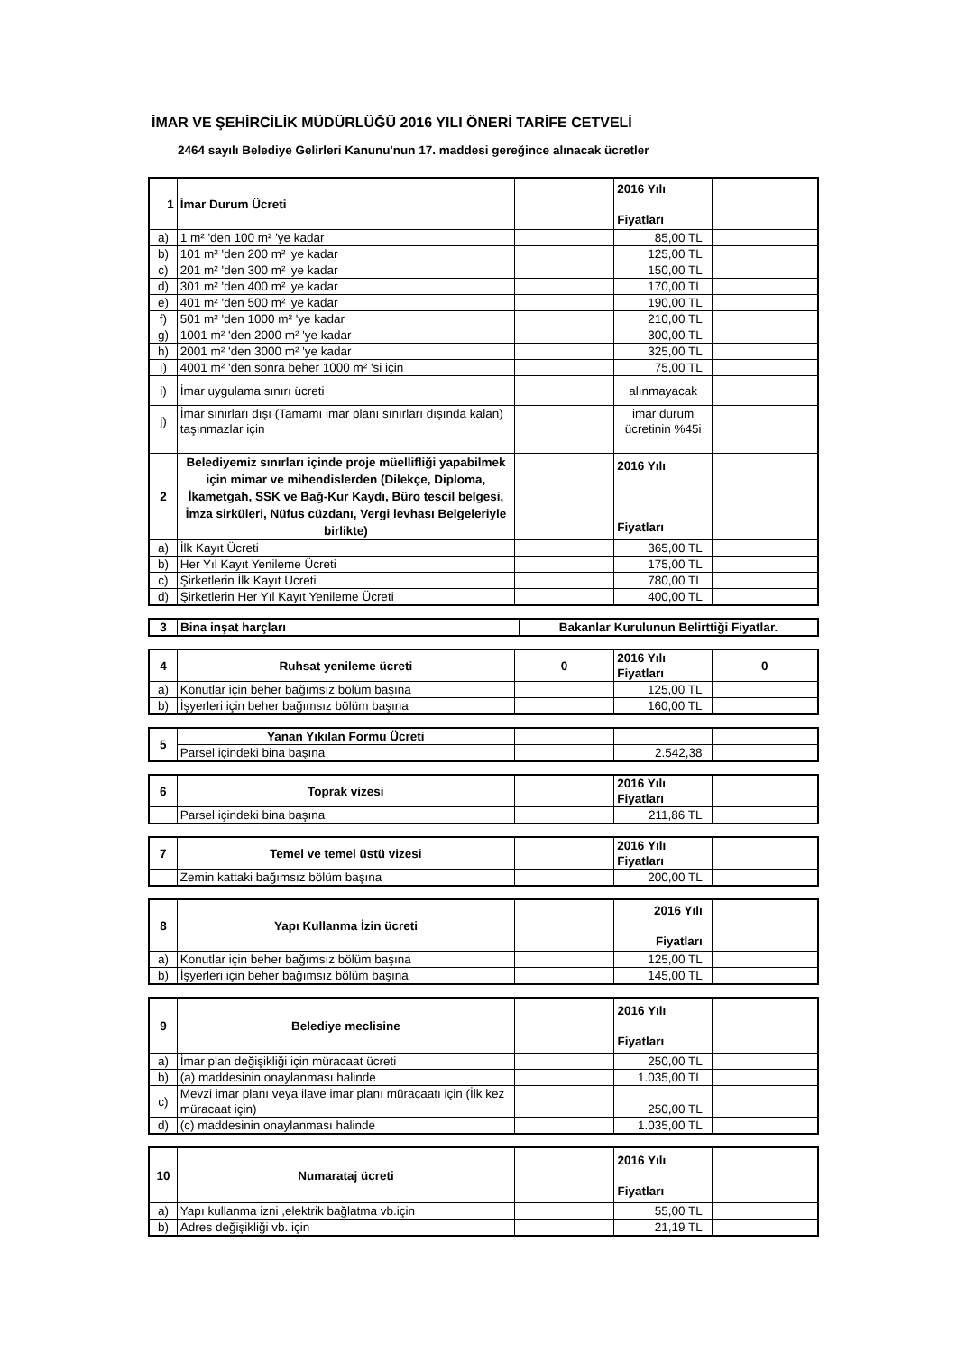İMAR VE ŞEHİRCİLİK MÜDÜRLÜĞÜ 2016 YILI ÖNERİ TARİFE CETVELİ
2464 sayılı Belediye Gelirleri Kanunu'nun 17. maddesi gereğince alınacak ücretler
| 1 | İmar Durum Ücreti | | 2016 Yılı Fiyatları | |
| a) | 1 m² 'den 100 m² 'ye kadar | | 85,00 TL | |
| b) | 101 m² 'den 200 m² 'ye kadar | | 125,00 TL | |
| c) | 201 m² 'den 300 m² 'ye kadar | | 150,00 TL | |
| d) | 301 m² 'den 400 m² 'ye kadar | | 170,00 TL | |
| e) | 401 m² 'den 500 m² 'ye kadar | | 190,00 TL | |
| f) | 501 m² 'den 1000 m² 'ye kadar | | 210,00 TL | |
| g) | 1001 m² 'den 2000 m² 'ye kadar | | 300,00 TL | |
| h) | 2001 m² 'den 3000 m² 'ye kadar | | 325,00 TL | |
| ı) | 4001 m² 'den sonra beher 1000 m² 'si için | | 75,00 TL | |
| i) | İmar uygulama sınırı ücreti | | alınmayacak | |
| j) | İmar sınırları dışı (Tamamı imar planı sınırları dışında kalan) taşınmazlar için | | imar durum ücretinin %45i | |
| 2 | Belediyemiz sınırları içinde proje müellifliği yapabilmek için mimar ve mihendislerden (Dilekçe, Diploma, İkametgah, SSK ve Bağ-Kur Kaydı, Büro tescil belgesi, İmza sirküleri, Nüfus cüzdanı, Vergi levhası Belgeleriyle birlikte) | | 2016 Yılı Fiyatları | |
| a) | İlk Kayıt Ücreti | | 365,00 TL | |
| b) | Her Yıl Kayıt Yenileme Ücreti | | 175,00 TL | |
| c) | Şirketlerin İlk Kayıt Ücreti | | 780,00 TL | |
| d) | Şirketlerin Her Yıl Kayıt Yenileme Ücreti | | 400,00 TL | |
| 3 | Bina inşat harçları | Bakanlar Kurulunun Belirttiği Fiyatlar. |
| 4 | Ruhsat yenileme ücreti | 0 | 2016 Yılı Fiyatları | 0 |
| a) | Konutlar için beher bağımsız bölüm başına | | 125,00 TL | |
| b) | İşyerleri için beher bağımsız bölüm başına | | 160,00 TL | |
| 5 | Yanan Yıkılan Formu Ücreti | | | |
| | Parsel içindeki bina başına | | 2.542,38 | |
| 6 | Toprak vizesi | | 2016 Yılı Fiyatları | |
| | Parsel içindeki bina başına | | 211,86 TL | |
| 7 | Temel ve temel üstü vizesi | | 2016 Yılı Fiyatları | |
| | Zemin kattaki bağımsız bölüm başına | | 200,00 TL | |
| 8 | Yapı Kullanma İzin ücreti | | 2016 Yılı Fiyatları | |
| a) | Konutlar için beher bağımsız bölüm başına | | 125,00 TL | |
| b) | İşyerleri için beher bağımsız bölüm başına | | 145,00 TL | |
| 9 | Belediye meclisine | | 2016 Yılı Fiyatları | |
| a) | İmar plan değişikliği için müracaat ücreti | | 250,00 TL | |
| b) | (a) maddesinin onaylanması halinde | | 1.035,00 TL | |
| c) | Mevzi imar planı veya ilave imar planı müracaatı için (İlk kez müracaat için) | | 250,00 TL | |
| d) | (c) maddesinin onaylanması halinde | | 1.035,00 TL | |
| 10 | Numarataj ücreti | | 2016 Yılı Fiyatları | |
| a) | Yapı kullanma izni ,elektrik bağlatma vb.için | | 55,00 TL | |
| b) | Adres değişikliği vb. için | | 21,19 TL | |